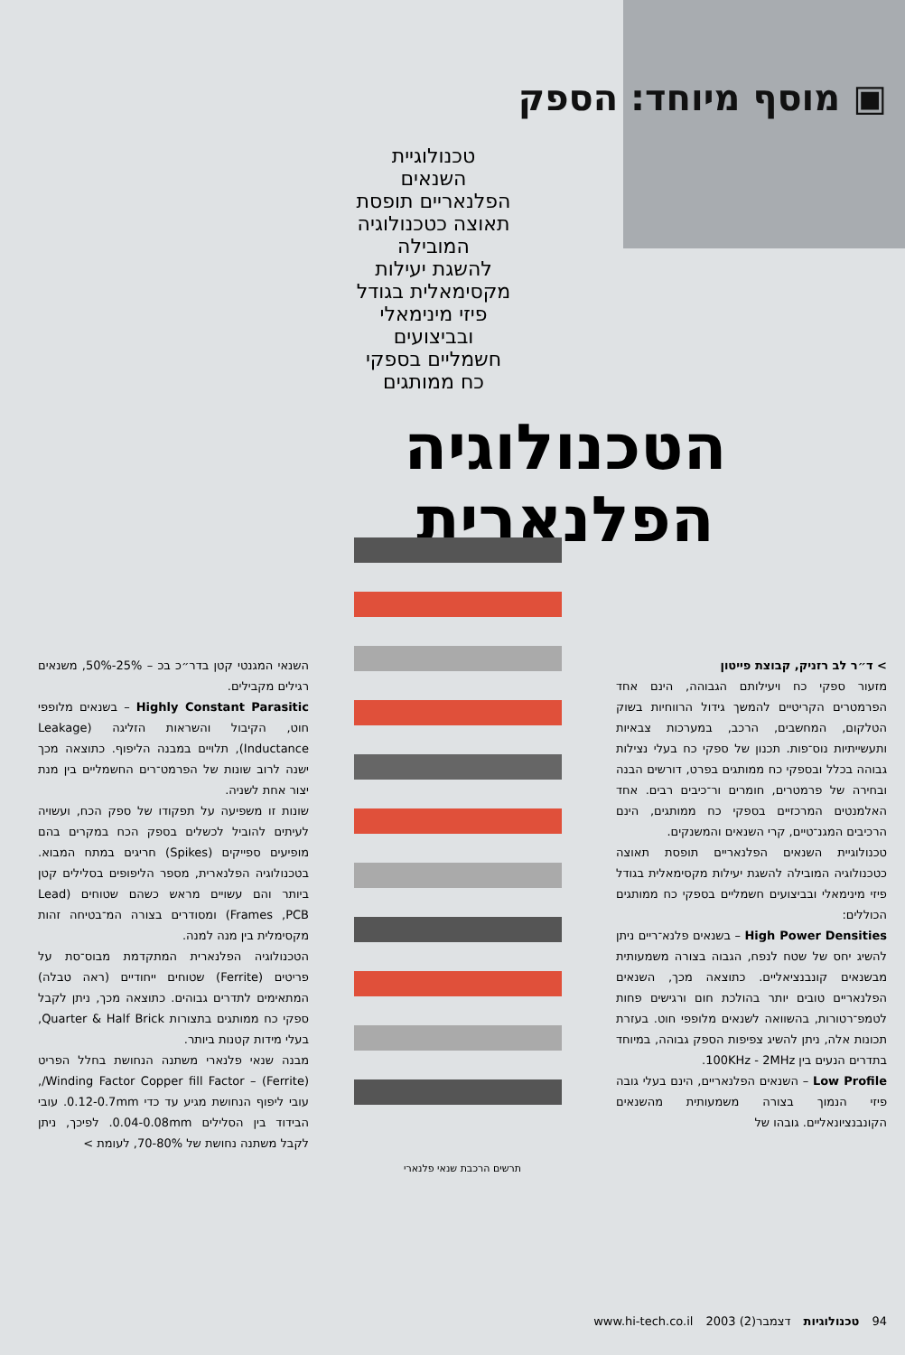▣ מוסף מיוחד: הספק
טכנולוגיית
השנאים
הפלנאריים תופסת
תאוצה כטכנולוגיה
המובילה
להשגת יעילות
מקסימאלית בגודל
פיזי מינימאלי
ובביצועים
חשמליים בספקי
כח ממותגים
הטכנולוגיה
הפלנארית
> ד״ר לב רזניק, קבוצת פייטון
מזעור ספקי כח ויעילותם הגבוהה, הינם אחד הפרמטרים הקריטיים להמשך גידול הרווחיות בשוק הטלקום, המחשבים, הרכב, במערכות צבאיות ותעשייתיות נוס־פות. תכנון של ספקי כח בעלי נצילות גבוהה בכלל ובספקי כח ממותגים בפרט, דורשים הבנה ובחירה של פרמטרים, חומרים ור־כיבים רבים. אחד האלמנטים המרכזיים בספקי כח ממותגים, הינם הרכיבים המגנ־טיים, קרי השנאים והמשנקים.
טכנולוגיית השנאים הפלנאריים תופסת תאוצה כטכנולוגיה המובילה להשגת יעילות מקסימאלית בגודל פיזי מינימאלי ובביצועים חשמליים בספקי כח ממותגים הכוללים:
High Power Densities – בשנאים פלנא־ריים ניתן להשיג יחס של שטח לנפח, הגבוה בצורה משמעותית מבשנאים קונבנציאליים. כתוצאה מכך, השנאים הפלנאריים טובים יותר בהולכת חום ורגישים פחות לטמפ־רטורות, בהשוואה לשנאים מלופפי חוט. בעזרת תכונות אלה, ניתן להשיג צפיפות הספק גבוהה, במיוחד בתדרים הנעים בין 100KHz - 2MHz.
Low Profile – השנאים הפלנאריים, הינם בעלי גובה פיזי הנמוך בצורה משמעותית מהשנאים הקונבנציונאליים. גובהו של
תרשים הרכבת שנאי פלנארי
השנאי המגנטי קטן בדר״כ בכ – 25%-50%, משנאים רגילים מקבילים.
Highly Constant Parasitic – בשנאים מלופפי חוט, הקיבול והשראות הזליגה (Leakage Inductance), תלויים במבנה הליפוף. כתוצאה מכך ישנה לרוב שונות של הפרמט־רים החשמליים בין מנת יצור אחת לשניה.
שונות זו משפיעה על תפקודו של ספק הכח, ועשויה לעיתים להוביל לכשלים בספק הכח במקרים בהם מופיעים ספייקים (Spikes) חריגים במתח המבוא. בטכנולוגיה הפלנארית, מספר הליפופים בסלילים קטן ביותר והם עשויים מראש כשהם שטוחים (Lead Frames ,PCB) ומסודרים בצורה המ־בטיחה זהות מקסימלית בין מנה למנה.
הטכנולוגיה הפלנארית המתקדמת מבוס־סת על פריטים (Ferrite) שטוחים ייחודיים (ראה טבלה) המתאימים לתדרים גבוהים. כתוצאה מכך, ניתן לקבל ספקי כח ממותגים בתצורות Quarter & Half Brick, בעלי מידות קטנות ביותר.
מבנה שנאי פלנארי משתנה הנחושת בחלל הפריט (Ferrite) – Winding Factor Copper fill Factor/, עובי ליפוף הנחושת מגיע עד כדי 0.12-0.7mm. עובי הבידוד בין הסלילים 0.04-0.08mm. לפיכך, ניתן לקבל משתנה נחושת של 70-80%, לעומת >
94 טכנולוגיות דצמבר(2) 2003 www.hi-tech.co.il